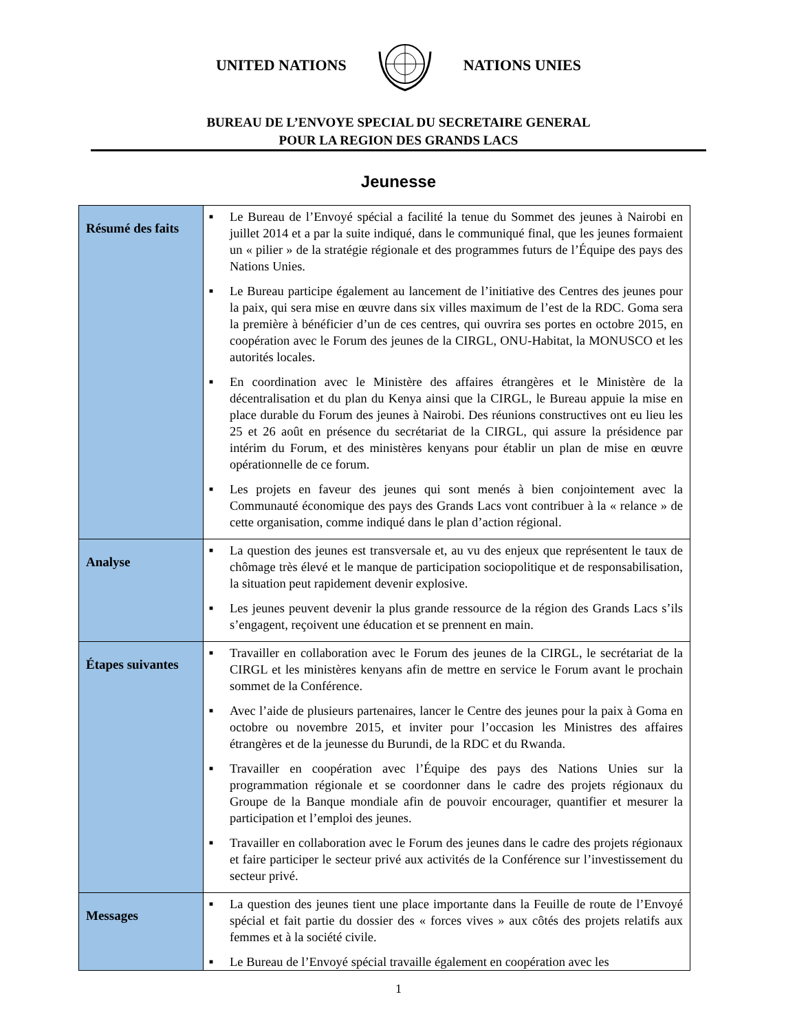UNITED NATIONS NATIONS UNIES
BUREAU DE L’ENVOYE SPECIAL DU SECRETAIRE GENERAL
POUR LA REGION DES GRANDS LACS
Jeunesse
| Résumé des faits | ■ Le Bureau de l’Envoyé spécial a facilité la tenue du Sommet des jeunes à Nairobi en juillet 2014 et a par la suite indiqué, dans le communiqué final, que les jeunes formaient un « pilier » de la stratégie régionale et des programmes futurs de l’Équipe des pays des Nations Unies. ■ Le Bureau participe également au lancement de l’initiative des Centres des jeunes pour la paix, qui sera mise en œuvre dans six villes maximum de l’est de la RDC. Goma sera la première à bénéficier d’un de ces centres, qui ouvrira ses portes en octobre 2015, en coopération avec le Forum des jeunes de la CIRGL, ONU-Habitat, la MONUSCO et les autorités locales. ■ En coordination avec le Ministère des affaires étrangères et le Ministère de la décentralisation et du plan du Kenya ainsi que la CIRGL, le Bureau appuie la mise en place durable du Forum des jeunes à Nairobi. Des réunions constructives ont eu lieu les 25 et 26 août en présence du secrétariat de la CIRGL, qui assure la présidence par intérim du Forum, et des ministères kenyans pour établir un plan de mise en œuvre opérationnelle de ce forum. ■ Les projets en faveur des jeunes qui sont menés à bien conjointement avec la Communauté économique des pays des Grands Lacs vont contribuer à la « relance » de cette organisation, comme indiqué dans le plan d’action régional. |
| Analyse | ■ La question des jeunes est transversale et, au vu des enjeux que représentent le taux de chômage très élevé et le manque de participation sociopolitique et de responsabilisation, la situation peut rapidement devenir explosive. ■ Les jeunes peuvent devenir la plus grande ressource de la région des Grands Lacs s’ils s’engagent, reçoivent une éducation et se prennent en main. |
| Étapes suivantes | ■ Travailler en collaboration avec le Forum des jeunes de la CIRGL, le secrétariat de la CIRGL et les ministères kenyans afin de mettre en service le Forum avant le prochain sommet de la Conférence. ■ Avec l’aide de plusieurs partenaires, lancer le Centre des jeunes pour la paix à Goma en octobre ou novembre 2015, et inviter pour l’occasion les Ministres des affaires étrangères et de la jeunesse du Burundi, de la RDC et du Rwanda. ■ Travailler en coopération avec l’Équipe des pays des Nations Unies sur la programmation régionale et se coordonner dans le cadre des projets régionaux du Groupe de la Banque mondiale afin de pouvoir encourager, quantifier et mesurer la participation et l’emploi des jeunes. ■ Travailler en collaboration avec le Forum des jeunes dans le cadre des projets régionaux et faire participer le secteur privé aux activités de la Conférence sur l’investissement du secteur privé. |
| Messages | ■ La question des jeunes tient une place importante dans la Feuille de route de l’Envoyé spécial et fait partie du dossier des « forces vives » aux côtés des projets relatifs aux femmes et à la société civile. ■ Le Bureau de l’Envoyé spécial travaille également en coopération avec les |
1